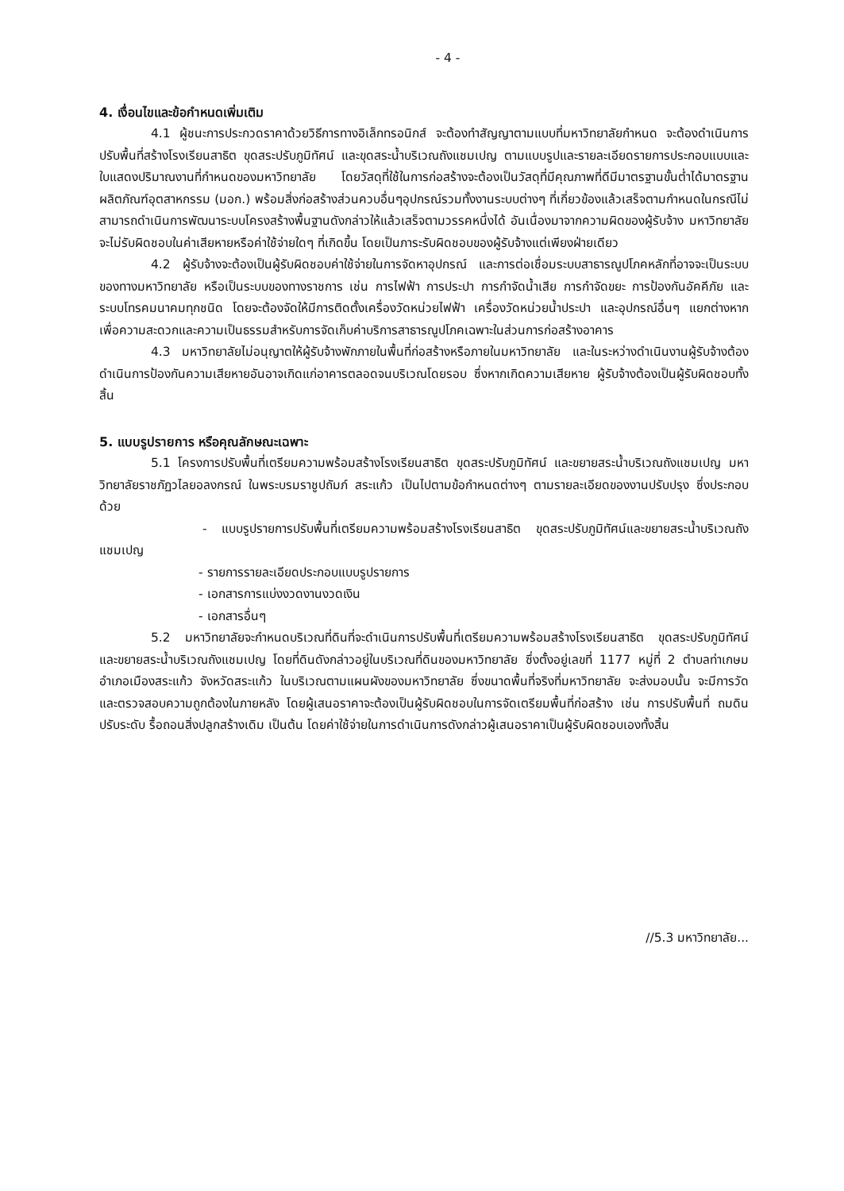- 4 -
4. เงื่อนไขและข้อกำหนดเพิ่มเติม
4.1 ผู้ชนะการประกวดราคาด้วยวิธีการทางอิเล็กทรอนิกส์ จะต้องทำสัญญาตามแบบที่มหาวิทยาลัยกำหนด จะต้องดำเนินการปรับพื้นที่สร้างโรงเรียนสาธิต ขุดสระปรับภูมิทัศน์ และขุดสระน้ำบริเวณถังแชมเปญ ตามแบบรูปและรายละเอียดรายการประกอบแบบและใบแสดงปริมาณงานที่กำหนดของมหาวิทยาลัย โดยวัสดุที่ใช้ในการก่อสร้างจะต้องเป็นวัสดุที่มีคุณภาพที่ดีมีมาตรฐานขั้นต่ำได้มาตรฐานผลิตภัณฑ์อุตสาหกรรม (มอก.) พร้อมสิ่งก่อสร้างส่วนควบอื่นๆอุปกรณ์รวมทั้งงานระบบต่างๆ ที่เกี่ยวข้องแล้วเสร็จตามกำหนดในกรณีไม่สามารถดำเนินการพัฒนาระบบโครงสร้างพื้นฐานดังกล่าวให้แล้วเสร็จตามวรรคหนึ่งได้ อันเนื่องมาจากความผิดของผู้รับจ้าง มหาวิทยาลัยจะไม่รับผิดชอบในค่าเสียหายหรือค่าใช้จ่ายใดๆ ที่เกิดขึ้น โดยเป็นภาระรับผิดชอบของผู้รับจ้างแต่เพียงฝ่ายเดียว
4.2 ผู้รับจ้างจะต้องเป็นผู้รับผิดชอบค่าใช้จ่ายในการจัดหาอุปกรณ์ และการต่อเชื่อมระบบสาธารณูปโภคหลักที่อาจจะเป็นระบบของทางมหาวิทยาลัย หรือเป็นระบบของทางราชการ เช่น การไฟฟ้า การประปา การกำจัดน้ำเสีย การกำจัดขยะ การป้องกันอัคคีภัย และระบบโทรคมนาคมทุกชนิด โดยจะต้องจัดให้มีการติดตั้งเครื่องวัดหน่วยไฟฟ้า เครื่องวัดหน่วยน้ำประปา และอุปกรณ์อื่นๆ แยกต่างหาก เพื่อความสะดวกและความเป็นธรรมสำหรับการจัดเก็บค่าบริการสาธารณูปโภคเฉพาะในส่วนการก่อสร้างอาคาร
4.3 มหาวิทยาลัยไม่อนุญาตให้ผู้รับจ้างพักภายในพื้นที่ก่อสร้างหรือภายในมหาวิทยาลัย และในระหว่างดำเนินงานผู้รับจ้างต้องดำเนินการป้องกันความเสียหายอันอาจเกิดแก่อาคารตลอดจนบริเวณโดยรอบ ซึ่งหากเกิดความเสียหาย ผู้รับจ้างต้องเป็นผู้รับผิดชอบทั้งสิ้น
5. แบบรูปรายการ หรือคุณลักษณะเฉพาะ
5.1 โครงการปรับพื้นที่เตรียมความพร้อมสร้างโรงเรียนสาธิต ขุดสระปรับภูมิทัศน์ และขยายสระน้ำบริเวณถังแชมเปญ มหาวิทยาลัยราชภัฏวไลยอลงกรณ์ ในพระบรมราชูปถัมภ์ สระแก้ว เป็นไปตามข้อกำหนดต่างๆ ตามรายละเอียดของงานปรับปรุง ซึ่งประกอบด้วย
- แบบรูปรายการปรับพื้นที่เตรียมความพร้อมสร้างโรงเรียนสาธิต ขุดสระปรับภูมิทัศน์และขยายสระน้ำบริเวณถังแชมเปญ
- รายการรายละเอียดประกอบแบบรูปรายการ
- เอกสารการแบ่งงวดงานงวดเงิน
- เอกสารอื่นๆ
5.2 มหาวิทยาลัยจะกำหนดบริเวณที่ดินที่จะดำเนินการปรับพื้นที่เตรียมความพร้อมสร้างโรงเรียนสาธิต ขุดสระปรับภูมิทัศน์ และขยายสระน้ำบริเวณถังแชมเปญ โดยที่ดินดังกล่าวอยู่ในบริเวณที่ดินของมหาวิทยาลัย ซึ่งตั้งอยู่เลขที่ 1177 หมู่ที่ 2 ตำบลท่าเกษม อำเภอเมืองสระแก้ว จังหวัดสระแก้ว ในบริเวณตามแผนผังของมหาวิทยาลัย ซึ่งขนาดพื้นที่จริงที่มหาวิทยาลัย จะส่งมอบนั้น จะมีการวัดและตรวจสอบความถูกต้องในภายหลัง โดยผู้เสนอราคาจะต้องเป็นผู้รับผิดชอบในการจัดเตรียมพื้นที่ก่อสร้าง เช่น การปรับพื้นที่ ถมดิน ปรับระดับ รื้อถอนสิ่งปลูกสร้างเดิม เป็นต้น โดยค่าใช้จ่ายในการดำเนินการดังกล่าวผู้เสนอราคาเป็นผู้รับผิดชอบเองทั้งสิ้น
//5.3 มหาวิทยาลัย...